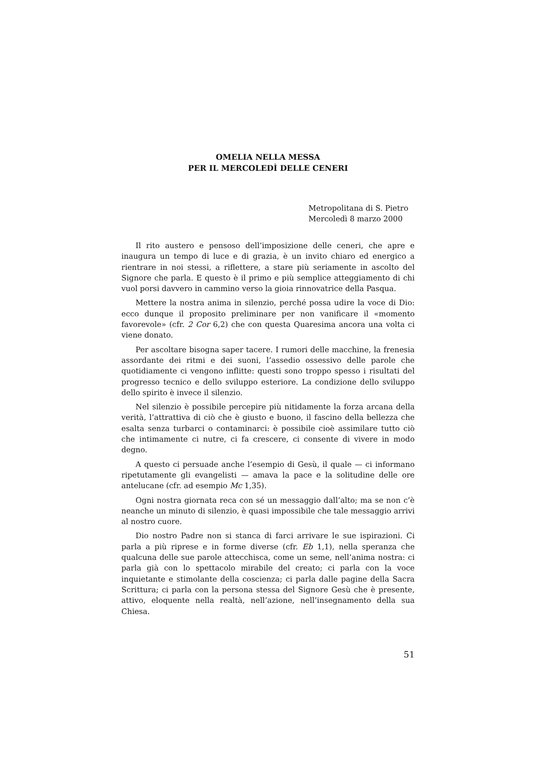OMELIA NELLA MESSA
PER IL MERCOLEDÌ DELLE CENERI
Metropolitana di S. Pietro
Mercoledì 8 marzo 2000
Il rito austero e pensoso dell’imposizione delle ceneri, che apre e inaugura un tempo di luce e di grazia, è un invito chiaro ed energico a rientrare in noi stessi, a riflettere, a stare più seriamente in ascolto del Signore che parla. E questo è il primo e più semplice atteggiamento di chi vuol porsi davvero in cammino verso la gioia rinnovatrice della Pasqua.
Mettere la nostra anima in silenzio, perché possa udire la voce di Dio: ecco dunque il proposito preliminare per non vanificare il «momento favorevole» (cfr. 2 Cor 6,2) che con questa Quaresima ancora una volta ci viene donato.
Per ascoltare bisogna saper tacere. I rumori delle macchine, la frenesia assordante dei ritmi e dei suoni, l’assedio ossessivo delle parole che quotidiamente ci vengono inflitte: questi sono troppo spesso i risultati del progresso tecnico e dello sviluppo esteriore. La condizione dello sviluppo dello spirito è invece il silenzio.
Nel silenzio è possibile percepire più nitidamente la forza arcana della verità, l’attrattiva di ciò che è giusto e buono, il fascino della bellezza che esalta senza turbarci o contaminarci: è possibile cioè assimilare tutto ciò che intimamente ci nutre, ci fa crescere, ci consente di vivere in modo degno.
A questo ci persuade anche l’esempio di Gesù, il quale — ci informano ripetutamente gli evangelisti — amava la pace e la solitudine delle ore antelucane (cfr. ad esempio Mc 1,35).
Ogni nostra giornata reca con sé un messaggio dall’alto; ma se non c’è neanche un minuto di silenzio, è quasi impossibile che tale messaggio arrivi al nostro cuore.
Dio nostro Padre non si stanca di farci arrivare le sue ispirazioni. Ci parla a più riprese e in forme diverse (cfr. Eb 1,1), nella speranza che qualcuna delle sue parole attecchisca, come un seme, nell’anima nostra: ci parla già con lo spettacolo mirabile del creato; ci parla con la voce inquietante e stimolante della coscienza; ci parla dalle pagine della Sacra Scrittura; ci parla con la persona stessa del Signore Gesù che è presente, attivo, eloquente nella realtà, nell’azione, nell’insegnamento della sua Chiesa.
51